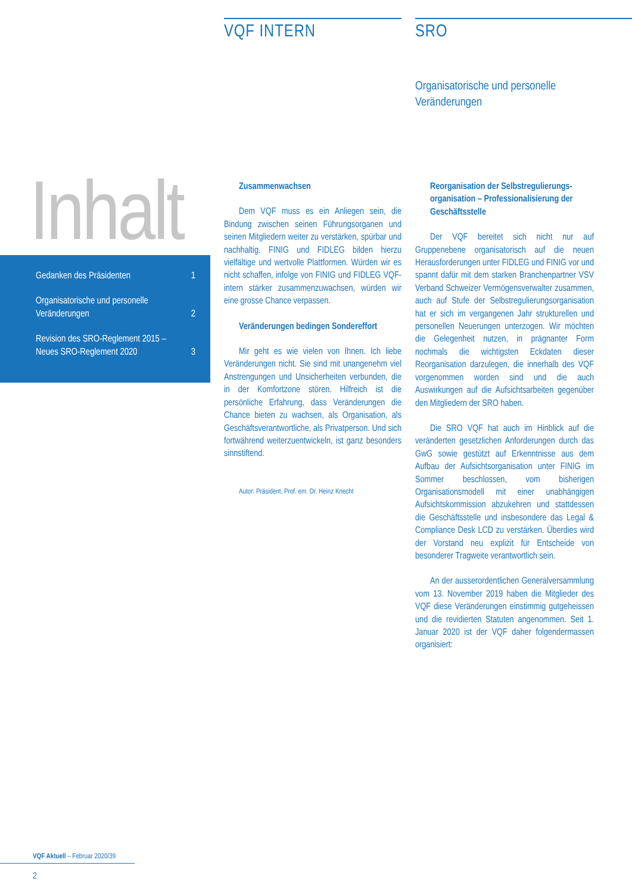VQF INTERN
SRO
Organisatorische und personelle
Veränderungen
Inhalt
Gedanken des Präsidenten 1
Organisatorische und personelle
Veränderungen 2
Revision des SRO-Reglement 2015 –
Neues SRO-Reglement 2020 3
Zusammenwachsen
Dem VQF muss es ein Anliegen sein, die Bindung zwischen seinen Führungsorganen und seinen Mitgliedern weiter zu verstärken, spürbar und nachhaltig. FINIG und FIDLEG bilden hierzu vielfältige und wertvolle Plattformen. Würden wir es nicht schaffen, infolge von FINIG und FIDLEG VQF-intern stärker zusammenzuwachsen, würden wir eine grosse Chance verpassen.
Veränderungen bedingen Sondereffort
Mir geht es wie vielen von Ihnen. Ich liebe Veränderungen nicht. Sie sind mit unangenehm viel Anstrengungen und Unsicherheiten verbunden, die in der Komfortzone stören. Hilfreich ist die persönliche Erfahrung, dass Veränderungen die Chance bieten zu wachsen, als Organisation, als Geschäftsverantwortliche, als Privatperson. Und sich fortwährend weiterzuentwickeln, ist ganz besonders sinnstiftend.
Autor: Präsident, Prof. em. Dr. Heinz Knecht
Reorganisation der Selbstregulierungs­organisation – Professionalisierung der Geschäftsstelle
Der VQF bereitet sich nicht nur auf Gruppenebene organisatorisch auf die neuen Herausforderungen unter FIDLEG und FINIG vor und spannt dafür mit dem starken Branchenpartner VSV Verband Schweizer Vermögensverwalter zusammen, auch auf Stufe der Selbstregulierungsorganisation hat er sich im vergangenen Jahr strukturellen und personellen Neuerungen unterzogen. Wir möchten die Gelegenheit nutzen, in prägnanter Form nochmals die wichtigsten Eckdaten dieser Reorganisation darzulegen, die innerhalb des VQF vorgenommen worden sind und die auch Auswirkungen auf die Aufsichtsarbeiten gegenüber den Mitgliedern der SRO haben.
Die SRO VQF hat auch im Hinblick auf die veränderten gesetzlichen Anforderungen durch das GwG sowie gestützt auf Erkenntnisse aus dem Aufbau der Aufsichtsorganisation unter FINIG im Sommer beschlossen, vom bisherigen Organisationsmodell mit einer unabhängigen Aufsichtskommission abzukehren und stattdessen die Geschäftsstelle und insbesondere das Legal & Compliance Desk LCD zu verstärken. Überdies wird der Vorstand neu explizit für Entscheide von besonderer Tragweite verantwortlich sein.
An der ausserordentlichen Generalversammlung vom 13. November 2019 haben die Mitglieder des VQF diese Veränderungen einstimmig gutgeheissen und die revidierten Statuten angenommen. Seit 1. Januar 2020 ist der VQF daher folgendermassen organisiert:
VQF Aktuell – Februar 2020/39
2